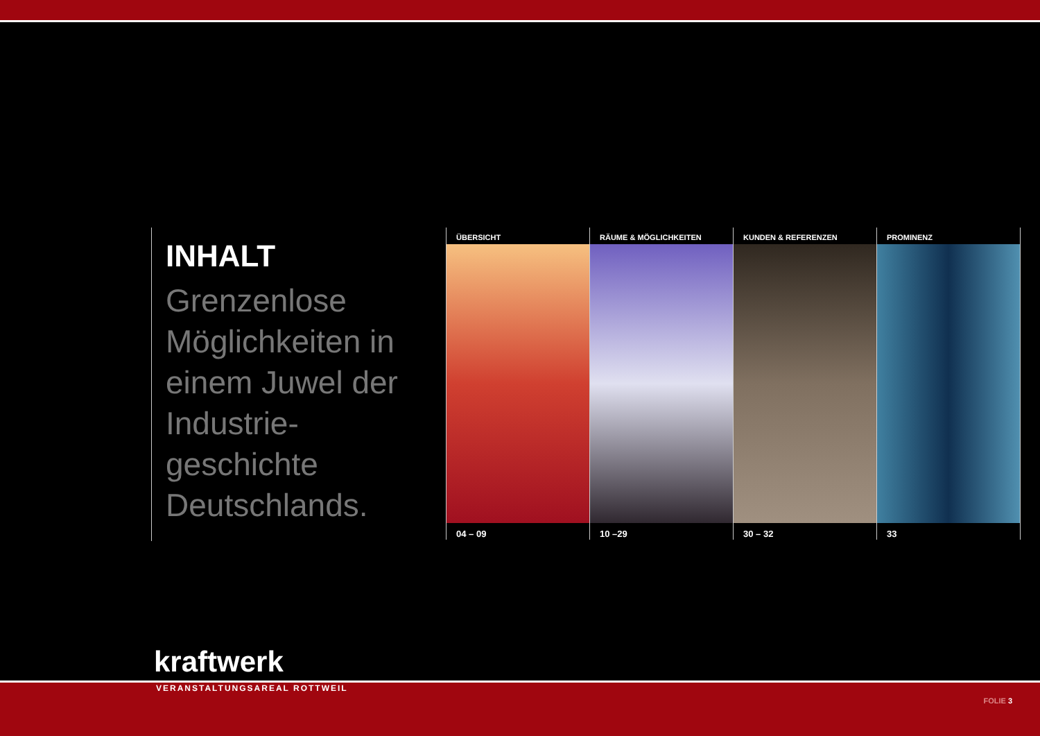INHALT
Grenzenlose Möglichkeiten in einem Juwel der Industrie-geschichte Deutschlands.
ÜBERSICHT
04 – 09
RÄUME & MÖGLICHKEITEN
10 –29
KUNDEN & REFERENZEN
30 – 32
PROMINENZ
33
kraftwerk
VERANSTALTUNGSAREAL ROTTWEIL
FOLIE 3